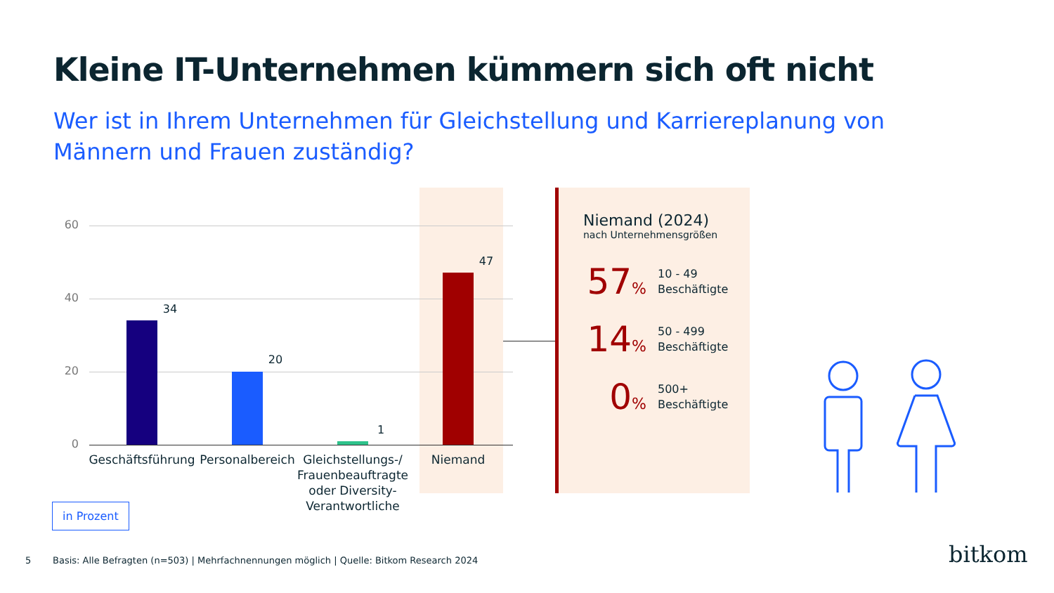Kleine IT-Unternehmen kümmern sich oft nicht
Wer ist in Ihrem Unternehmen für Gleichstellung und Karriereplanung von Männern und Frauen zuständig?
60
40
20
0
34
20
1
47
Geschäftsführung
Personalbereich
Gleichstellungs-/ Frauenbeauftragte oder Diversity-Verantwortliche
Niemand
Niemand (2024)
nach Unternehmensgrößen
57%
10 - 49
Beschäftigte
14%
50 - 499
Beschäftigte
0%
500+
Beschäftigte
in Prozent
5
Basis: Alle Befragten (n=503) | Mehrfachnennungen möglich | Quelle: Bitkom Research 2024
bitkom